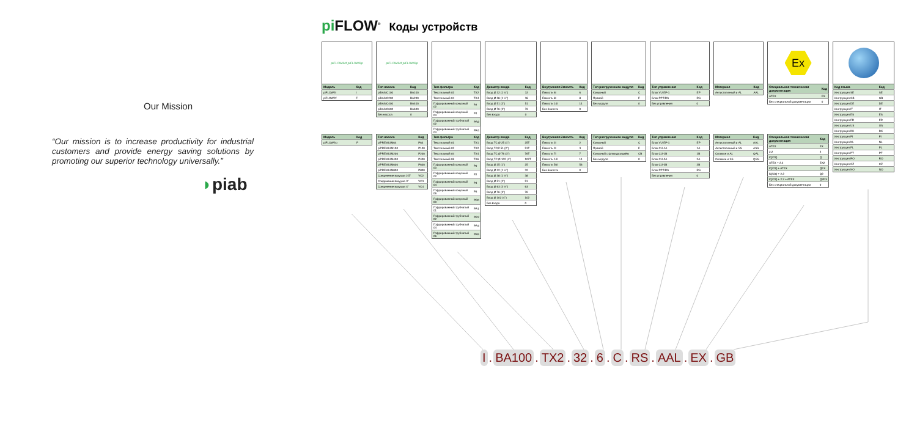Our Mission
“Our mission is to increase productivity for industrial customers and provide energy saving solutions by promoting our superior technology universally.”
◗piab
pi FLOW<sup>®</sup> Коды устройств
piFLOW®i/f piFLOW®p
| Модель | Код |
| --- | --- |
| piFLOW®i | I |
| piFLOW®f | F |
| Модель | Код |
| --- | --- |
| piFLOW®p | P |
piFLOW®i/f piFLOW®p
| Тип насоса | Код |
| --- | --- |
| piBASIC100 | BA100 |
| piBASIC200 | BA200 |
| piBASIC400 | BA400 |
| piBASIC600 | BA600 |
| Без насоса | 0 |
| Тип насоса | Код |
| --- | --- |
| piPREMIUM64 | P64 |
| piPREMIUM100 | P100 |
| piPREMIUM200 | P200 |
| piPREMIUM400 | P400 |
| piPREMIUM600 | P600 |
| piPREMIUM800 | P800 |
| Соединение вакуума 2.5" | VC2 |
| Соединение вакуума 3" | VC3 |
| Соединение вакуума 4" | VC4 |
| Тип фильтра | Код |
| --- | --- |
| Текстильный 02 | TX2 |
| Текстильный 04 | TX4 |
| Гофрированный конусный 02 | P2 |
| Гофрированный конусный 04 | P4 |
| Гофрированный трубчатый 02 | PR2 |
| Гофрированный трубчатый 04 | PR4 |
| Тип фильтра | Код |
| --- | --- |
| Текстильный 01 | TX1 |
| Текстильный 02 | TX2 |
| Текстильный 04 | TX4 |
| Текстильный 06 | TX6 |
| Гофрированный конусный 00 | P0 |
| Гофрированный конусный 02 | P2 |
| Гофрированный конусный 04 | P4 |
| Гофрированный конусный 06 | P6 |
| Гофрированный конусный 00 | PR0 |
| Гофрированный трубчатый 01 | PR1 |
| Гофрированный трубчатый 02 | PR2 |
| Гофрированный трубчатый 04 | PR4 |
| Гофрированный трубчатый 06 | PR6 |
| Диаметр входа | Код |
| --- | --- |
| Вход Ø 32 (1 ¼") | 32 |
| Вход Ø 38 (1 ½") | 38 |
| Вход Ø 51 (2") | 51 |
| Вход Ø 76 (3") | 76 |
| Без входа | 0 |
| Диаметр входа | Код |
| --- | --- |
| Вход TC Ø 25 (1") | 25T |
| Вход TCØ 51 (2") | 51T |
| Вход TC Ø 76 (3") | 76T |
| Вход TC Ø 102 (4") | 102T |
| Вход Ø 25 (1") | 25 |
| Вход Ø 32 (1 ¼") | 32 |
| Вход Ø 38 (1 ½") | 38 |
| Вход Ø 51 (2") | 51 |
| Вход Ø 63 (2 ½") | 63 |
| Вход Ø 76 (3") | 76 |
| Вход Ø 102 (4") | 102 |
| Без входа | 0 |
| Внутренняя ёмкость | Код |
| --- | --- |
| Ёмкость 6l | 6 |
| Ёмкость 8l | 8 |
| Ёмкость 14l | 14 |
| Без ёмкости | 0 |
| Внутренняя ёмкость | Код |
| --- | --- |
| Ёмкость 2l | 2 |
| Ёмкость 3l | 3 |
| Ёмкость 7l | 7 |
| Ёмкость 14l | 14 |
| Ёмкость 56l | 56 |
| Без ёмкости | 0 |
| Тип разгрузочного модуля | Код |
| --- | --- |
| Конусный | C |
| Прямой | F |
| Без модуля | 0 |
| Тип разгрузочного модуля | Код |
| --- | --- |
| Конусный | C |
| Прямой | F |
| Конусный с флюидизацьём | CB |
| Без модуля | 0 |
| Тип управления | Код |
| --- | --- |
| Блок VU EP-1 | EP |
| Блок PPT/RS | RS |
| Без управления | 0 |
| Тип управления | Код |
| --- | --- |
| Блок VU EP-1 | EP |
| Блок CU-1A | 1A |
| Блок CU-1B | 1B |
| Блок CU-2A | 2A |
| Блок CU-2B | 2B |
| Блок PPT/RS | RS |
| Без управления | 0 |
| Материал | Код |
| --- | --- |
| Антистатичный и AL | AAL |
| Материал | Код |
| --- | --- |
| Антистатичный и AL | AAL |
| Антистатичный и SS | ASS |
| Силикон и AL | QAL |
| Силикон и SS | QSS |
Ex
| Специальная техническая документация | Код |
| --- | --- |
| ATEX | EX |
| Без специальной документации | 0 |
| Специальная техническая документация | Код |
| --- | --- |
| ATEX | EX |
| 2.2 | 2 |
| IQ/OQ | Q |
| ATEX + 2.2 | EX2 |
| IQ/OQ + ATEX | QEX |
| IQ/OQ + 2.2 | Q2 |
| IQ/OQ + 2.2 + ATEX | Q2EX |
| Без специальной документации | 0 |
| Код языка | Код |
| --- | --- |
| Инструкция SE | SE |
| Инструкция GB | GB |
| Инструкция DE | DE |
| Инструкция IT | IT |
| Инструкция ES | ES |
| Инструкция FR | FR |
| Инструкция US | US |
| Инструкция DK | DK |
| Инструкция FI | FI |
| Инструкция NL | NL |
| Инструкция PL | PL |
| Инструкция PT | PT |
| Инструкция RO | RO |
| Инструкция CZ | CZ |
| Инструкция NO | NO |
I. BA100. TX2. 32. 6. C. RS. AAL. EX. GB